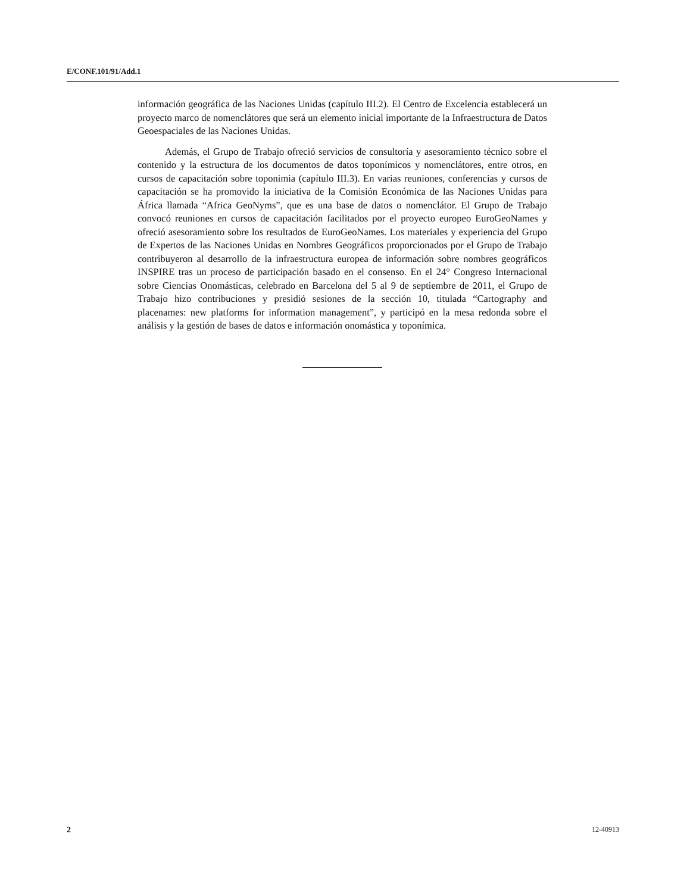E/CONF.101/91/Add.1
información geográfica de las Naciones Unidas (capítulo III.2). El Centro de Excelencia establecerá un proyecto marco de nomenclátores que será un elemento inicial importante de la Infraestructura de Datos Geoespaciales de las Naciones Unidas.
Además, el Grupo de Trabajo ofreció servicios de consultoría y asesoramiento técnico sobre el contenido y la estructura de los documentos de datos toponímicos y nomenclátores, entre otros, en cursos de capacitación sobre toponimia (capítulo III.3). En varias reuniones, conferencias y cursos de capacitación se ha promovido la iniciativa de la Comisión Económica de las Naciones Unidas para África llamada “Africa GeoNyms”, que es una base de datos o nomenclátor. El Grupo de Trabajo convocó reuniones en cursos de capacitación facilitados por el proyecto europeo EuroGeoNames y ofreció asesoramiento sobre los resultados de EuroGeoNames. Los materiales y experiencia del Grupo de Expertos de las Naciones Unidas en Nombres Geográficos proporcionados por el Grupo de Trabajo contribuyeron al desarrollo de la infraestructura europea de información sobre nombres geográficos INSPIRE tras un proceso de participación basado en el consenso. En el 24° Congreso Internacional sobre Ciencias Onomásticas, celebrado en Barcelona del 5 al 9 de septiembre de 2011, el Grupo de Trabajo hizo contribuciones y presidió sesiones de la sección 10, titulada “Cartography and placenames: new platforms for information management”, y participó en la mesa redonda sobre el análisis y la gestión de bases de datos e información onomástica y toponímica.
2 12-40913